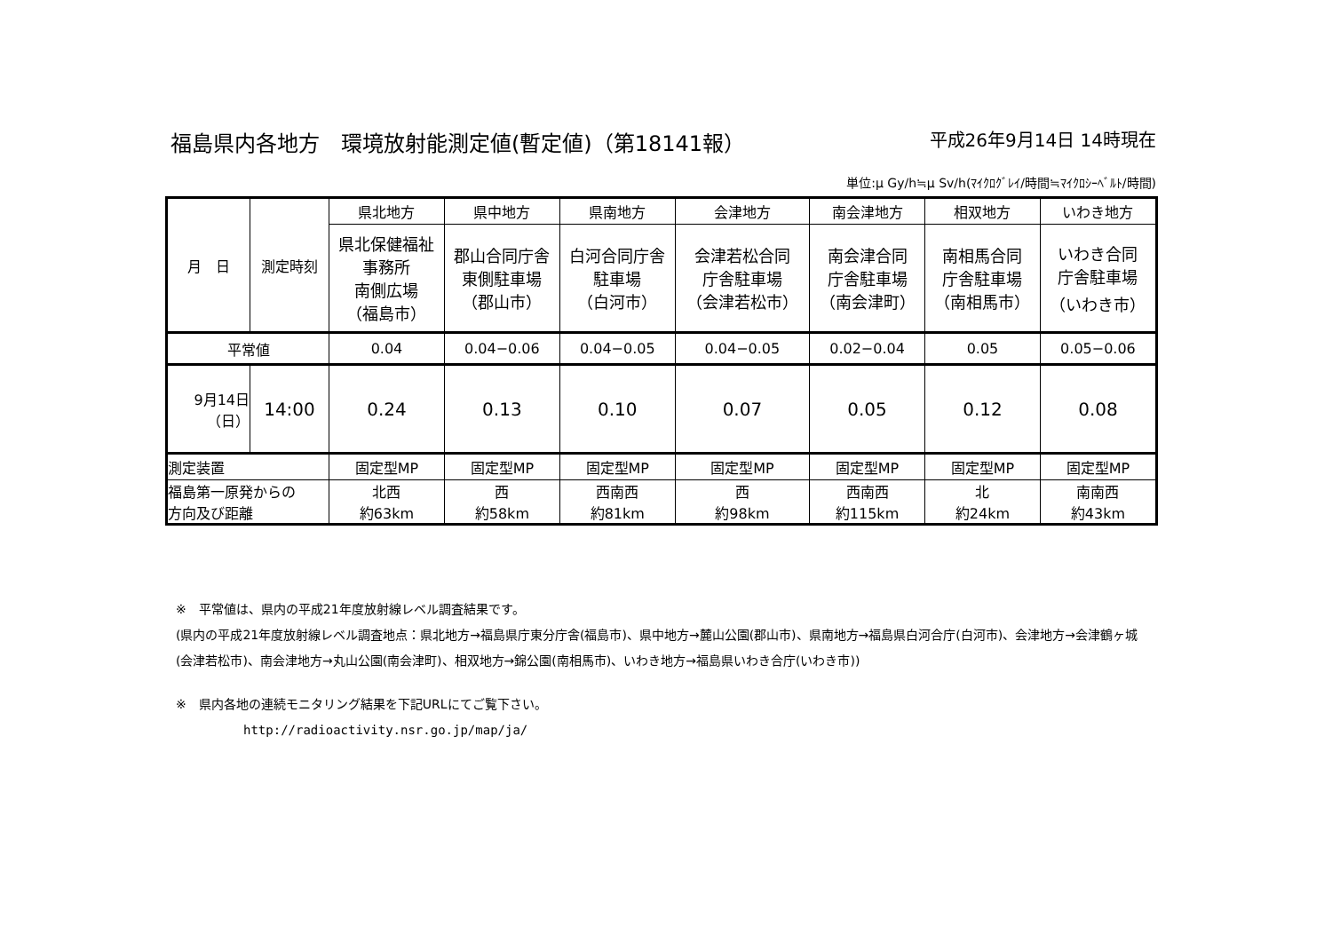福島県内各地方　環境放射能測定値(暫定値)（第18141報） 平成26年9月14日 14時現在
単位:μ Gy/h≒μ Sv/h(ﾏｲｸﾛｸﾞﾚｲ/時間≒ﾏｲｸﾛｼｰﾍﾞﾙﾄ/時間)
| 月 日 | 測定時刻 | 県北地方 | 県中地方 | 県南地方 | 会津地方 | 南会津地方 | 相双地方 | いわき地方 |
| | | 県北保健福祉 事務所 南側広場 （福島市） | 郡山合同庁舎 東側駐車場 （郡山市） | 白河合同庁舎 駐車場 （白河市） | 会津若松合同 庁舎駐車場 （会津若松市） | 南会津合同 庁舎駐車場 （南会津町） | 南相馬合同 庁舎駐車場 （南相馬市） | いわき合同 庁舎駐車場 （いわき市） |
| 平常値 | | 0.04 | 0.04−0.06 | 0.04−0.05 | 0.04−0.05 | 0.02−0.04 | 0.05 | 0.05−0.06 |
| 9月14日 （日） | 14:00 | 0.24 | 0.13 | 0.10 | 0.07 | 0.05 | 0.12 | 0.08 |
| 測定装置 | | 固定型MP | 固定型MP | 固定型MP | 固定型MP | 固定型MP | 固定型MP | 固定型MP |
| 福島第一原発からの 方向及び距離 | | 北西 約63km | 西 約58km | 西南西 約81km | 西 約98km | 西南西 約115km | 北 約24km | 南南西 約43km |
※　平常値は、県内の平成21年度放射線レベル調査結果です。
(県内の平成21年度放射線レベル調査地点：県北地方→福島県庁東分庁舎(福島市)、県中地方→麓山公園(郡山市)、県南地方→福島県白河合庁(白河市)、会津地方→会津鶴ヶ城(会津若松市)、南会津地方→丸山公園(南会津町)、相双地方→錦公園(南相馬市)、いわき地方→福島県いわき合庁(いわき市))
※　県内各地の連続モニタリング結果を下記URLにてご覧下さい。
http://radioactivity.nsr.go.jp/map/ja/